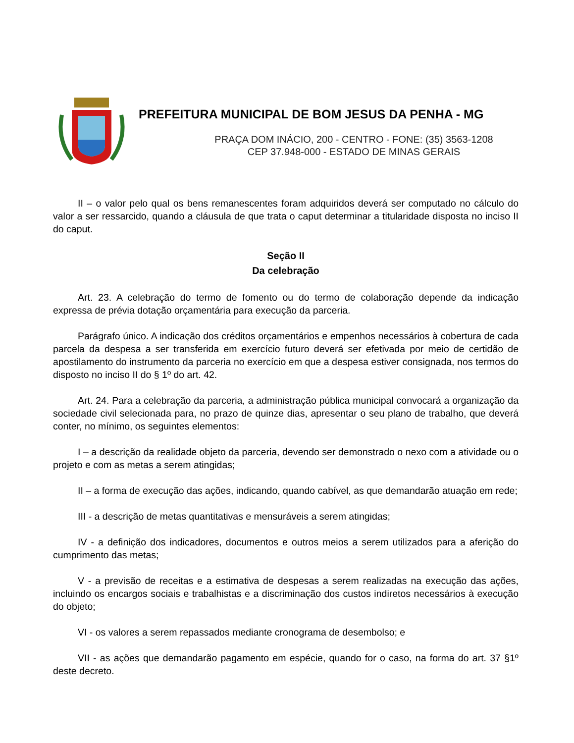PREFEITURA MUNICIPAL DE BOM JESUS DA PENHA - MG
PRAÇA DOM INÁCIO, 200 - CENTRO - FONE: (35) 3563-1208
CEP 37.948-000 - ESTADO DE MINAS GERAIS
II – o valor pelo qual os bens remanescentes foram adquiridos deverá ser computado no cálculo do valor a ser ressarcido, quando a cláusula de que trata o caput determinar a titularidade disposta no inciso II do caput.
Seção II
Da celebração
Art. 23. A celebração do termo de fomento ou do termo de colaboração depende da indicação expressa de prévia dotação orçamentária para execução da parceria.
Parágrafo único. A indicação dos créditos orçamentários e empenhos necessários à cobertura de cada parcela da despesa a ser transferida em exercício futuro deverá ser efetivada por meio de certidão de apostilamento do instrumento da parceria no exercício em que a despesa estiver consignada, nos termos do disposto no inciso II do § 1º do art. 42.
Art. 24. Para a celebração da parceria, a administração pública municipal convocará a organização da sociedade civil selecionada para, no prazo de quinze dias, apresentar o seu plano de trabalho, que deverá conter, no mínimo, os seguintes elementos:
I – a descrição da realidade objeto da parceria, devendo ser demonstrado o nexo com a atividade ou o projeto e com as metas a serem atingidas;
II – a forma de execução das ações, indicando, quando cabível, as que demandarão atuação em rede;
III - a descrição de metas quantitativas e mensuráveis a serem atingidas;
IV - a definição dos indicadores, documentos e outros meios a serem utilizados para a aferição do cumprimento das metas;
V - a previsão de receitas e a estimativa de despesas a serem realizadas na execução das ações, incluindo os encargos sociais e trabalhistas e a discriminação dos custos indiretos necessários à execução do objeto;
VI - os valores a serem repassados mediante cronograma de desembolso; e
VII - as ações que demandarão pagamento em espécie, quando for o caso, na forma do art. 37 §1º deste decreto.